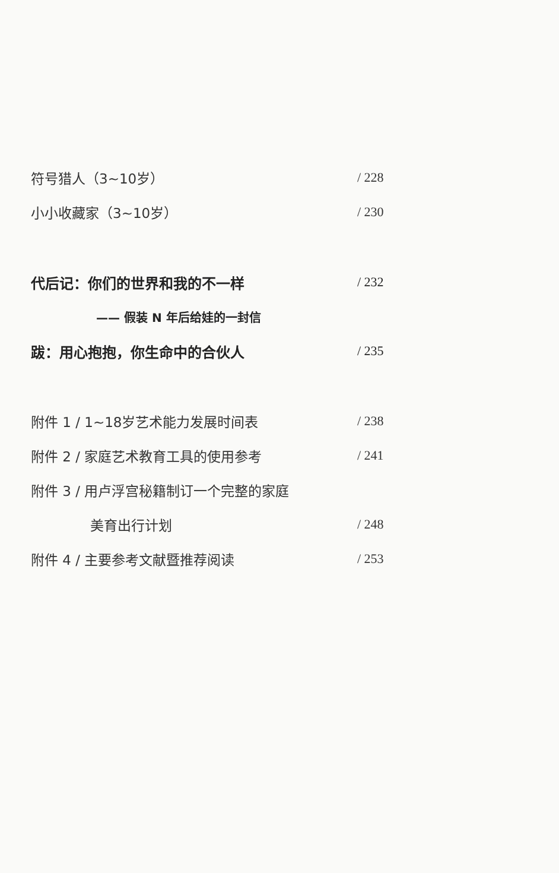符号猎人（3~10岁） / 228
小小收藏家（3~10岁） / 230
代后记：你们的世界和我的不一样 / 232
—— 假装 N 年后给娃的一封信
跋：用心抱抱，你生命中的合伙人 / 235
附件 1 / 1~18岁艺术能力发展时间表 / 238
附件 2 / 家庭艺术教育工具的使用参考 / 241
附件 3 / 用卢浮宫秘籍制订一个完整的家庭
美育出行计划 / 248
附件 4 / 主要参考文献暨推荐阅读 / 253